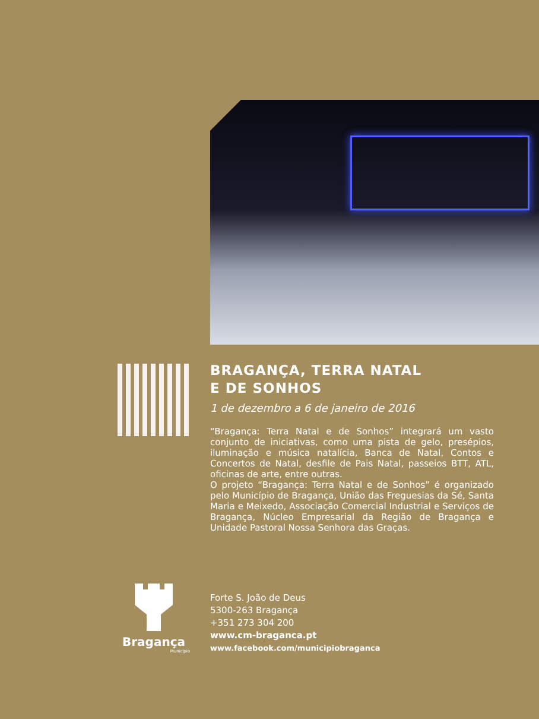BRAGANÇA, TERRA NATAL
E DE SONHOS
1 de dezembro a 6 de janeiro de 2016
“Bragança: Terra Natal e de Sonhos” integrará um vasto conjunto de iniciativas, como uma pista de gelo, presépios, iluminação e música natalícia, Banca de Natal, Contos e Concertos de Natal, desfile de Pais Natal, passeios BTT, ATL, oficinas de arte, entre outras.
O projeto “Bragança: Terra Natal e de Sonhos” é organizado pelo Município de Bragança, União das Freguesias da Sé, Santa Maria e Meixedo, Associação Comercial Industrial e Serviços de Bragança, Núcleo Empresarial da Região de Bragança e Unidade Pastoral Nossa Senhora das Graças.
Bragança
Município
Forte S. João de Deus
5300-263 Bragança
+351 273 304 200
www.cm-braganca.pt
www.facebook.com/municipiobraganca